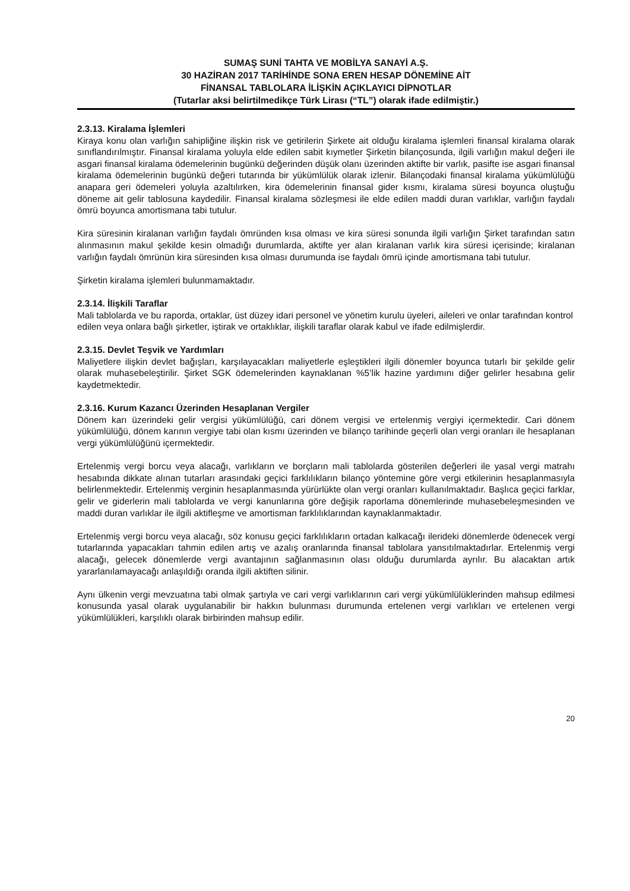SUMAŞ SUNİ TAHTA VE MOBİLYA SANAYİ A.Ş.
30 HAZİRAN 2017 TARİHİNDE SONA EREN HESAP DÖNEMİNE AİT
FİNANSAL TABLOLARA İLİŞKİN AÇIKLAYICI DİPNOTLAR
(Tutarlar aksi belirtilmedikçe Türk Lirası (“TL”) olarak ifade edilmiştir.)
2.3.13. Kiralama İşlemleri
Kiraya konu olan varlığın sahipliğine ilişkin risk ve getirilerin Şirkete ait olduğu kiralama işlemleri finansal kiralama olarak sınıflandırılmıştır. Finansal kiralama yoluyla elde edilen sabit kıymetler Şirketin bilançosunda, ilgili varlığın makul değeri ile asgari finansal kiralama ödemelerinin bugünkü değerinden düşük olanı üzerinden aktifte bir varlık, pasifte ise asgari finansal kiralama ödemelerinin bugünkü değeri tutarında bir yükümlülük olarak izlenir. Bilançodaki finansal kiralama yükümlülüğü anapara geri ödemeleri yoluyla azaltılırken, kira ödemelerinin finansal gider kısmı, kiralama süresi boyunca oluştuğu döneme ait gelir tablosuna kaydedilir. Finansal kiralama sözleşmesi ile elde edilen maddi duran varlıklar, varlığın faydalı ömrü boyunca amortismana tabi tutulur.
Kira süresinin kiralanan varlığın faydalı ömründen kısa olması ve kira süresi sonunda ilgili varlığın Şirket tarafından satın alınmasının makul şekilde kesin olmadığı durumlarda, aktifte yer alan kiralanan varlık kira süresi içerisinde; kiralanan varlığın faydalı ömrünün kira süresinden kısa olması durumunda ise faydalı ömrü içinde amortismana tabi tutulur.
Şirketin kiralama işlemleri bulunmamaktadır.
2.3.14. İlişkili Taraflar
Mali tablolarda ve bu raporda, ortaklar, üst düzey idari personel ve yönetim kurulu üyeleri, aileleri ve onlar tarafından kontrol edilen veya onlara bağlı şirketler, iştirak ve ortaklıklar, ilişkili taraflar olarak kabul ve ifade edilmişlerdir.
2.3.15. Devlet Teşvik ve Yardımları
Maliyetlere ilişkin devlet bağışları, karşılayacakları maliyetlerle eşleştikleri ilgili dönemler boyunca tutarlı bir şekilde gelir olarak muhasebeleştirilir. Şirket SGK ödemelerinden kaynaklanan %5’lik hazine yardımını diğer gelirler hesabına gelir kaydetmektedir.
2.3.16. Kurum Kazancı Üzerinden Hesaplanan Vergiler
Dönem karı üzerindeki gelir vergisi yükümlülüğü, cari dönem vergisi ve ertelenmiş vergiyi içermektedir. Cari dönem yükümlülüğü, dönem karının vergiye tabi olan kısmı üzerinden ve bilanço tarihinde geçerli olan vergi oranları ile hesaplanan vergi yükümlülüğünü içermektedir.
Ertelenmiş vergi borcu veya alacağı, varlıkların ve borçların mali tablolarda gösterilen değerleri ile yasal vergi matrahı hesabında dikkate alınan tutarları arasındaki geçici farklılıkların bilanço yöntemine göre vergi etkilerinin hesaplanmasıyla belirlenmektedir. Ertelenmiş verginin hesaplanmasında yürürlükte olan vergi oranları kullanılmaktadır. Başlıca geçici farklar, gelir ve giderlerin mali tablolarda ve vergi kanunlarına göre değişik raporlama dönemlerinde muhasebeleşmesinden ve maddi duran varlıklar ile ilgili aktifleşme ve amortisman farklılıklarından kaynaklanmaktadır.
Ertelenmiş vergi borcu veya alacağı, söz konusu geçici farklılıkların ortadan kalkacağı ilerideki dönemlerde ödenecek vergi tutarlarında yapacakları tahmin edilen artış ve azalış oranlarında finansal tablolara yansıtılmaktadırlar. Ertelenmiş vergi alacağı, gelecek dönemlerde vergi avantajının sağlanmasının olası olduğu durumlarda ayrılır. Bu alacaktan artık yararlanılamayacağı anlaşıldığı oranda ilgili aktiften silinir.
Aynı ülkenin vergi mevzuatına tabi olmak şartıyla ve cari vergi varlıklarının cari vergi yükümlülüklerinden mahsup edilmesi konusunda yasal olarak uygulanabilir bir hakkın bulunması durumunda ertelenen vergi varlıkları ve ertelenen vergi yükümlülükleri, karşılıklı olarak birbirinden mahsup edilir.
20